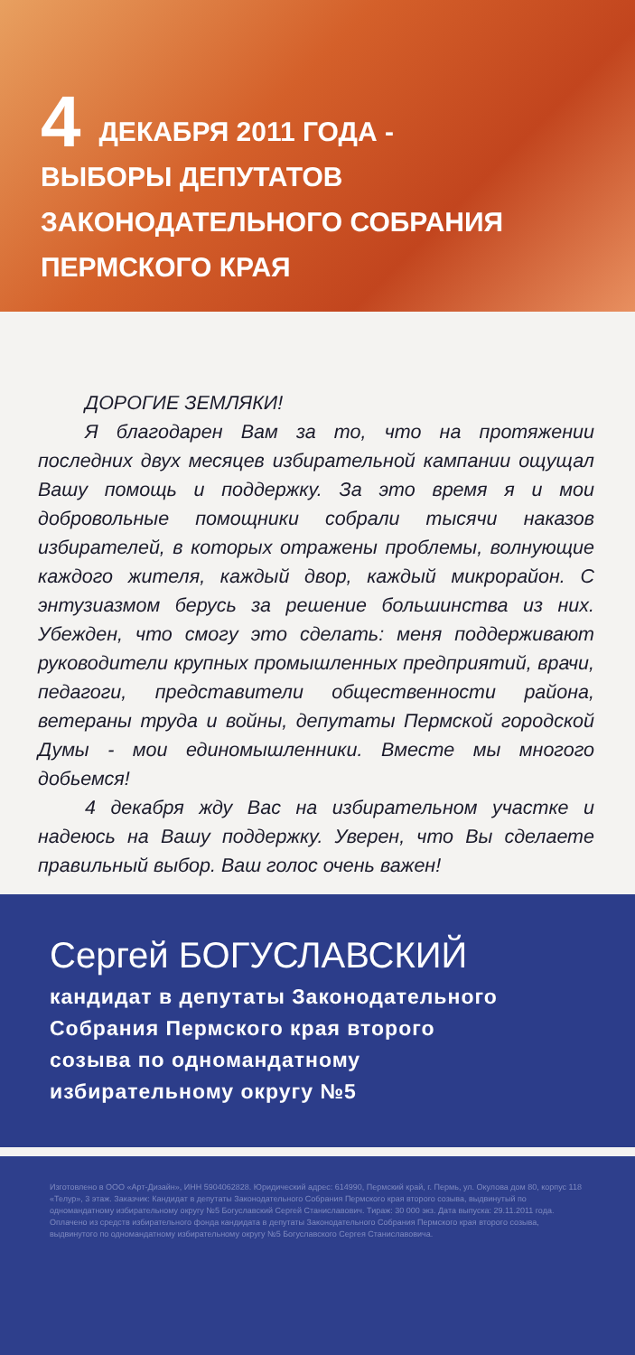4 ДЕКАБРЯ 2011 ГОДА -
ВЫБОРЫ ДЕПУТАТОВ
ЗАКОНОДАТЕЛЬНОГО СОБРАНИЯ
ПЕРМСКОГО КРАЯ
ДОРОГИЕ ЗЕМЛЯКИ!
Я благодарен Вам за то, что на протяжении последних двух месяцев избирательной кампании ощущал Вашу помощь и поддержку. За это время я и мои добровольные помощники собрали тысячи наказов избирателей, в которых отражены проблемы, волнующие каждого жителя, каждый двор, каждый микрорайон. С энтузиазмом берусь за решение большинства из них. Убежден, что смогу это сделать: меня поддерживают руководители крупных промышленных предприятий, врачи, педагоги, представители общественности района, ветераны труда и войны, депутаты Пермской городской Думы - мои единомышленники. Вместе мы многого добьемся!
4 декабря жду Вас на избирательном участке и надеюсь на Вашу поддержку. Уверен, что Вы сделаете правильный выбор. Ваш голос очень важен!
Сергей БОГУСЛАВСКИЙ
кандидат в депутаты Законодательного
Собрания Пермского края второго
созыва по одномандатному
избирательному округу №5
Изготовлено в ООО «Арт-Дизайн», ИНН 5904062828. Юридический адрес: 614990, Пермский край, г. Пермь, ул. Окулова дом 80, корпус 118 «Телур», 3 этаж. Заказчик: Кандидат в депутаты Законодательного Собрания Пермского края второго созыва, выдвинутый по одномандатному избирательному округу №5 Богуславский Сергей Станиславович. Тираж: 30 000 экз. Дата выпуска: 29.11.2011 года. Оплачено из средств избирательного фонда кандидата в депутаты Законодательного Собрания Пермского края второго созыва, выдвинутого по одномандатному избирательному округу №5 Богуславского Сергея Станиславовича.